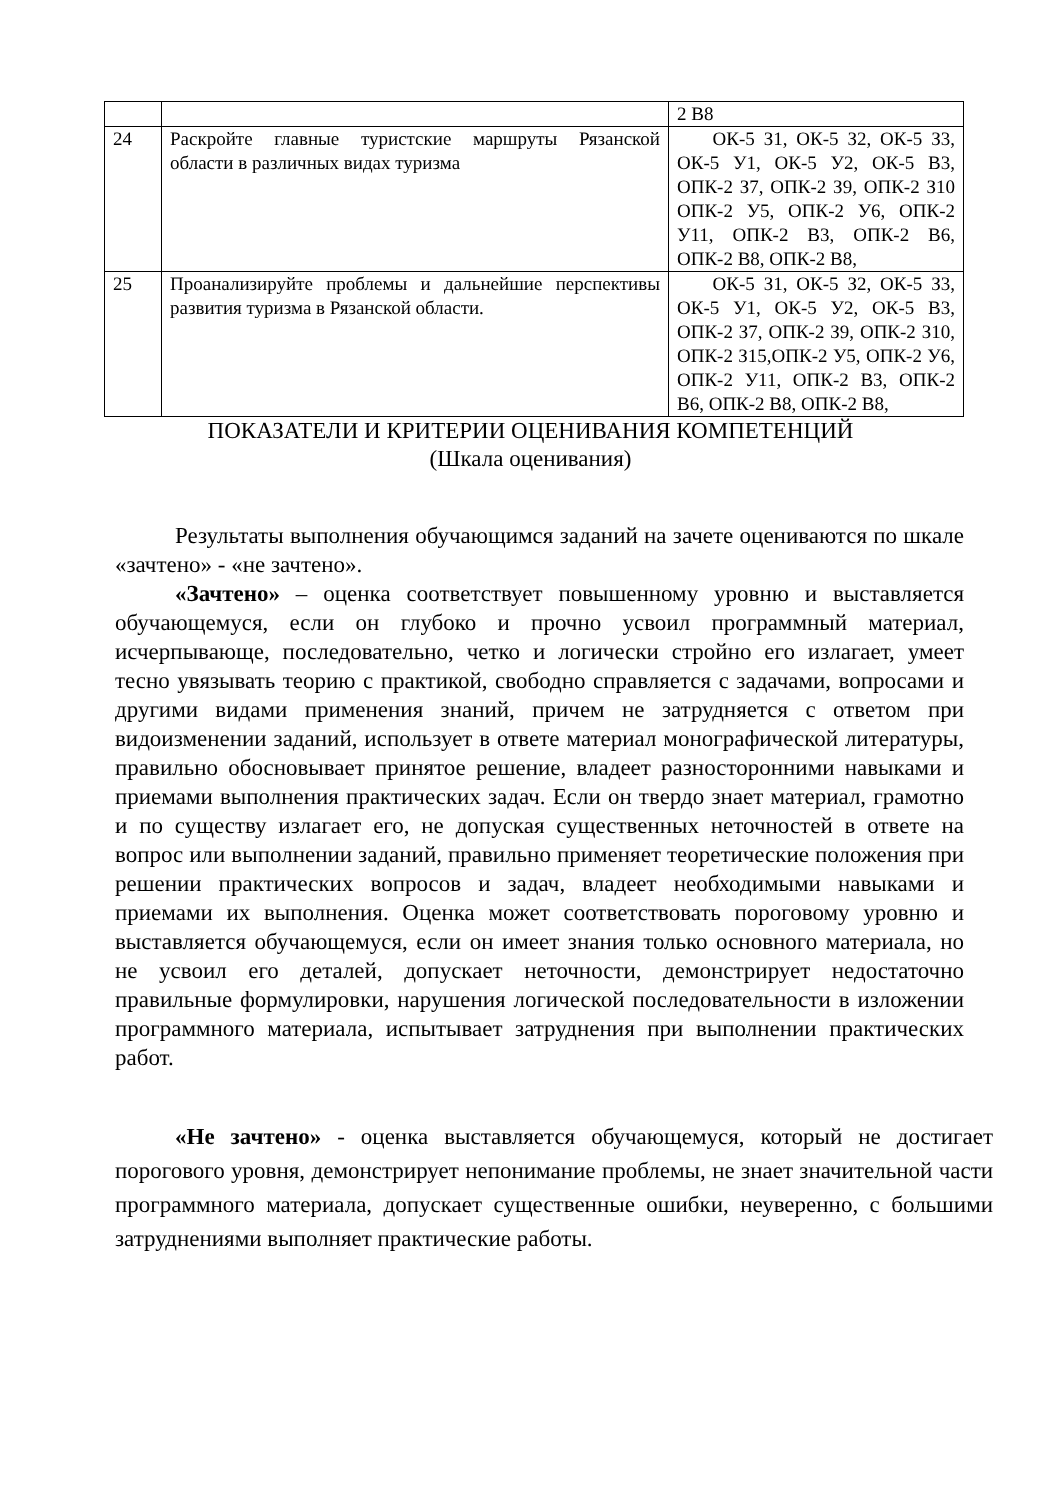| | | 2 В8 |
| 24 | Раскройте главные туристские маршруты Рязанской области в различных видах туризма | ОК-5 З1, ОК-5 З2, ОК-5 З3, ОК-5 У1, ОК-5 У2, ОК-5 В3, ОПК-2 З7, ОПК-2 З9, ОПК-2 З10 ОПК-2 У5, ОПК-2 У6, ОПК-2 У11, ОПК-2 В3, ОПК-2 В6, ОПК-2 В8, ОПК-2 В8, |
| 25 | Проанализируйте проблемы и дальнейшие перспективы развития туризма в Рязанской области. | ОК-5 З1, ОК-5 З2, ОК-5 З3, ОК-5 У1, ОК-5 У2, ОК-5 В3, ОПК-2 З7, ОПК-2 З9, ОПК-2 З10, ОПК-2 З15,ОПК-2 У5, ОПК-2 У6, ОПК-2 У11, ОПК-2 В3, ОПК-2 В6, ОПК-2 В8, ОПК-2 В8, |
ПОКАЗАТЕЛИ И КРИТЕРИИ ОЦЕНИВАНИЯ КОМПЕТЕНЦИЙ
(Шкала оценивания)
Результаты выполнения обучающимся заданий на зачете оцениваются по шкале «зачтено» - «не зачтено».
«Зачтено» – оценка соответствует повышенному уровню и выставляется обучающемуся, если он глубоко и прочно усвоил программный материал, исчерпывающе, последовательно, четко и логически стройно его излагает, умеет тесно увязывать теорию с практикой, свободно справляется с задачами, вопросами и другими видами применения знаний, причем не затрудняется с ответом при видоизменении заданий, использует в ответе материал монографической литературы, правильно обосновывает принятое решение, владеет разносторонними навыками и приемами выполнения практических задач. Если он твердо знает материал, грамотно и по существу излагает его, не допуская существенных неточностей в ответе на вопрос или выполнении заданий, правильно применяет теоретические положения при решении практических вопросов и задач, владеет необходимыми навыками и приемами их выполнения. Оценка может соответствовать пороговому уровню и выставляется обучающемуся, если он имеет знания только основного материала, но не усвоил его деталей, допускает неточности, демонстрирует недостаточно правильные формулировки, нарушения логической последовательности в изложении программного материала, испытывает затруднения при выполнении практических работ.
«Не зачтено» - оценка выставляется обучающемуся, который не достигает порогового уровня, демонстрирует непонимание проблемы, не знает значительной части программного материала, допускает существенные ошибки, неуверенно, с большими затруднениями выполняет практические работы.